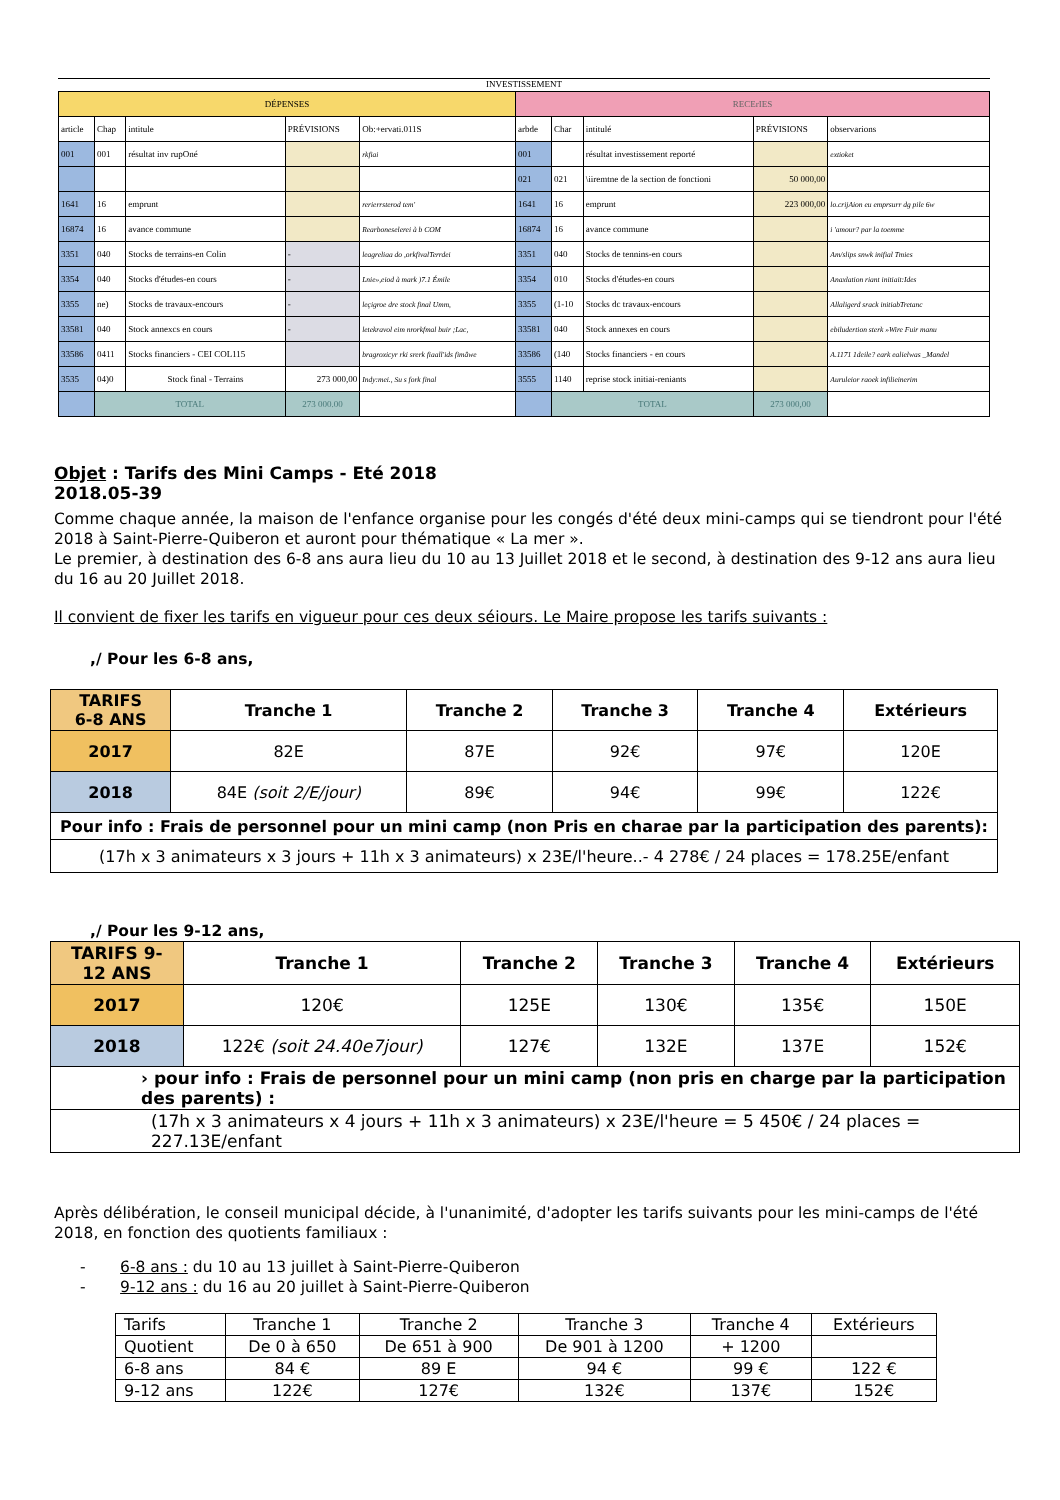INVESTISSEMENT
| DÉPENSES | | | | | RECErIES | | | | |
| --- | --- | --- | --- | --- | --- | --- | --- | --- | --- |
| article | Chap | intitule | PRÉVISIONS | Ob:+ervati.011S | arbde | Char | intitulé | PRÉVISIONS | observarions |
| 001 | 001 | résultat inv rupOné | | rkfiai | 001 | | résultat investissement reporté | | extioket |
| | | | | | 021 | 021 | \iiremtne de la section de fonctioni | 50 000,00 | |
| 1641 | 16 | emprunt | | rerierrsterod tem' | 1641 | 16 | emprunt | 223 000,00 | lo.crijAion eu emprsurr dg pile 6w |
| 16874 | 16 | avance commune | | Rearboneselerei à b COM | 16874 | 16 | avance commune | | i 'amour? par la toemme |
| 3351 | 040 | Stocks de terrains-en Colin | - | leagreliaa do ,orkfivalTerrdei | 3351 | 040 | Stocks de tennins-en cours | | Am/slips snwk inifial Tmies |
| 3354 | 040 | Stocks d'études-en cours | - | Lnie»,eiod à mark )7.1 Émile | 3354 | 010 | Stocks d'études-en cours | | Anaxlation riant initiait:Ides |
| 3355 | ne) | Stocks de travaux-encours | - | leçigroe dre stock final Umm, | 3355 | (1-10 | Stocks dc travaux-encours | | Allaligerd srack initiabTretanc |
| 33581 | 040 | Stock annexcs en cours | - | letekravol eim nrorkfmal buir ;Lac, | 33581 | 040 | Stock annexes en cours | | ebiludertion sterk »Wire Fuir manu |
| 33586 | 0411 | Stocks financiers - CEI COL115 | | bragroxicyr rki srerk fiaall'ids fimâwe | 33586 | (140 | Stocks financiers - en cours | | A.1171 1deile? eark ealielwas _Mandel |
| 3535 | 04)0 | Stock final - Terrains | 273 000,00 | Indy:mei., Su s fork final | 3555 | 1140 | reprise stock initiai-reniants | | Auruleior raoek infilieinerim |
| | TOTAL | | 273 000.00 | | | TOTAL | | 273 000,00 | |
Objet : Tarifs des Mini Camps - Eté 2018
2018.05-39
Comme chaque année, la maison de l'enfance organise pour les congés d'été deux mini-camps qui se tiendront pour l'été 2018 à Saint-Pierre-Quiberon et auront pour thématique « La mer ».
Le premier, à destination des 6-8 ans aura lieu du 10 au 13 Juillet 2018 et le second, à destination des 9-12 ans aura lieu du 16 au 20 Juillet 2018.
Il convient de fixer les tarifs en vigueur pour ces deux séiours. Le Maire propose les tarifs suivants :
,/ Pour les 6-8 ans,
| TARIFS 6-8 ANS | Tranche 1 | Tranche 2 | Tranche 3 | Tranche 4 | Extérieurs |
| --- | --- | --- | --- | --- | --- |
| 2017 | 82E | 87E | 92€ | 97€ | 120E |
| 2018 | 84E (soit 2/E/jour) | 89€ | 94€ | 99€ | 122€ |
| Pour info : Frais de personnel pour un mini camp (non Pris en charae par la participation des parents): | | | | | |
| (17h x 3 animateurs x 3 jours + 11h x 3 animateurs) x 23E/l'heure..- 4 278€ / 24 places = 178.25E/enfant | | | | | |
,/ Pour les 9-12 ans,
| TARIFS 9- 12 ANS | Tranche 1 | Tranche 2 | Tranche 3 | Tranche 4 | Extérieurs |
| --- | --- | --- | --- | --- | --- |
| 2017 | 120€ | 125E | 130€ | 135€ | 150E |
| 2018 | 122€ (soit 24.40e7jour) | 127€ | 132E | 137E | 152€ |
| › pour info : Frais de personnel pour un mini camp (non pris en charge par la participation des parents) : | | | | | |
| (17h x 3 animateurs x 4 jours + 11h x 3 animateurs) x 23E/l'heure = 5 450€ / 24 places = 227.13E/enfant | | | | | |
Après délibération, le conseil municipal décide, à l'unanimité, d'adopter les tarifs suivants pour les mini-camps de l'été 2018, en fonction des quotients familiaux :
- 6-8 ans : du 10 au 13 juillet à Saint-Pierre-Quiberon
- 9-12 ans : du 16 au 20 juillet à Saint-Pierre-Quiberon
| Tarifs | Tranche 1 | Tranche 2 | Tranche 3 | Tranche 4 | Extérieurs |
| Quotient | De 0 à 650 | De 651 à 900 | De 901 à 1200 | + 1200 | |
| 6-8 ans | 84 € | 89 E | 94 € | 99 € | 122 € |
| 9-12 ans | 122€ | 127€ | 132€ | 137€ | 152€ |